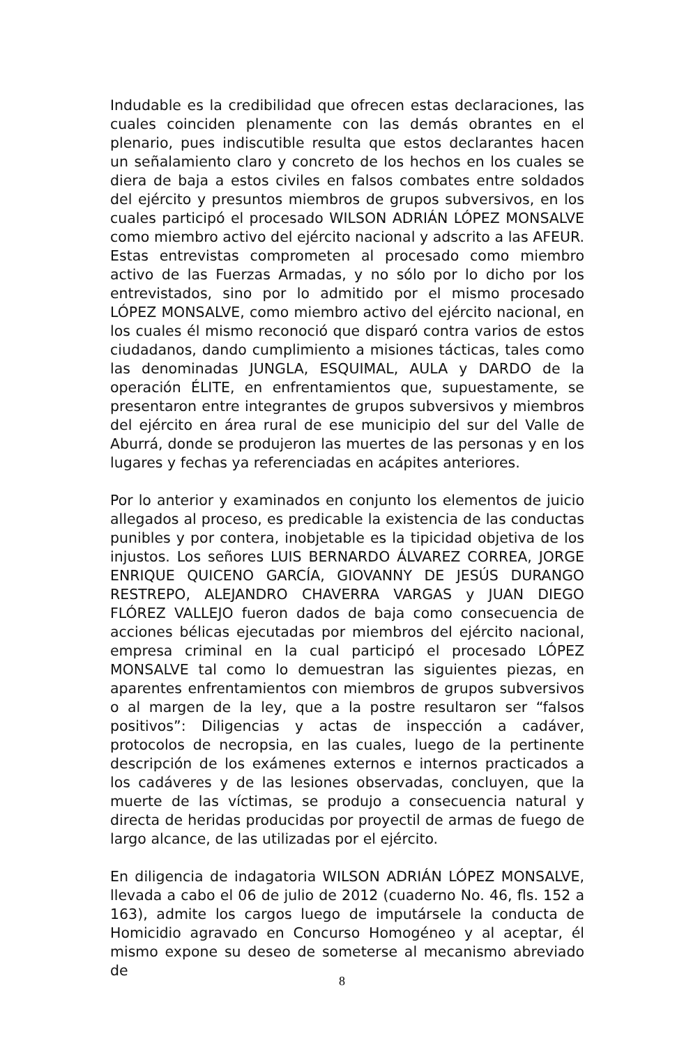Indudable es la credibilidad que ofrecen estas declaraciones, las cuales coinciden plenamente con las demás obrantes en el plenario, pues indiscutible resulta que estos declarantes hacen un señalamiento claro y concreto de los hechos en los cuales se diera de baja a estos civiles en falsos combates entre soldados del ejército y presuntos miembros de grupos subversivos, en los cuales participó el procesado WILSON ADRIÁN LÓPEZ MONSALVE como miembro activo del ejército nacional y adscrito a las AFEUR. Estas entrevistas comprometen al procesado como miembro activo de las Fuerzas Armadas, y no sólo por lo dicho por los entrevistados, sino por lo admitido por el mismo procesado LÓPEZ MONSALVE, como miembro activo del ejército nacional, en los cuales él mismo reconoció que disparó contra varios de estos ciudadanos, dando cumplimiento a misiones tácticas, tales como las denominadas JUNGLA, ESQUIMAL, AULA y DARDO de la operación ÉLITE, en enfrentamientos que, supuestamente, se presentaron entre integrantes de grupos subversivos y miembros del ejército en área rural de ese municipio del sur del Valle de Aburrá, donde se produjeron las muertes de las personas y en los lugares y fechas ya referenciadas en acápites anteriores.
Por lo anterior y examinados en conjunto los elementos de juicio allegados al proceso, es predicable la existencia de las conductas punibles y por contera, inobjetable es la tipicidad objetiva de los injustos. Los señores LUIS BERNARDO ÁLVAREZ CORREA, JORGE ENRIQUE QUICENO GARCÍA, GIOVANNY DE JESÚS DURANGO RESTREPO, ALEJANDRO CHAVERRA VARGAS y JUAN DIEGO FLÓREZ VALLEJO fueron dados de baja como consecuencia de acciones bélicas ejecutadas por miembros del ejército nacional, empresa criminal en la cual participó el procesado LÓPEZ MONSALVE tal como lo demuestran las siguientes piezas, en aparentes enfrentamientos con miembros de grupos subversivos o al margen de la ley, que a la postre resultaron ser “falsos positivos”: Diligencias y actas de inspección a cadáver, protocolos de necropsia, en las cuales, luego de la pertinente descripción de los exámenes externos e internos practicados a los cadáveres y de las lesiones observadas, concluyen, que la muerte de las víctimas, se produjo a consecuencia natural y directa de heridas producidas por proyectil de armas de fuego de largo alcance, de las utilizadas por el ejército.
En diligencia de indagatoria WILSON ADRIÁN LÓPEZ MONSALVE, llevada a cabo el 06 de julio de 2012 (cuaderno No. 46, fls. 152 a 163), admite los cargos luego de imputársele la conducta de Homicidio agravado en Concurso Homogéneo y al aceptar, él mismo expone su deseo de someterse al mecanismo abreviado de
8